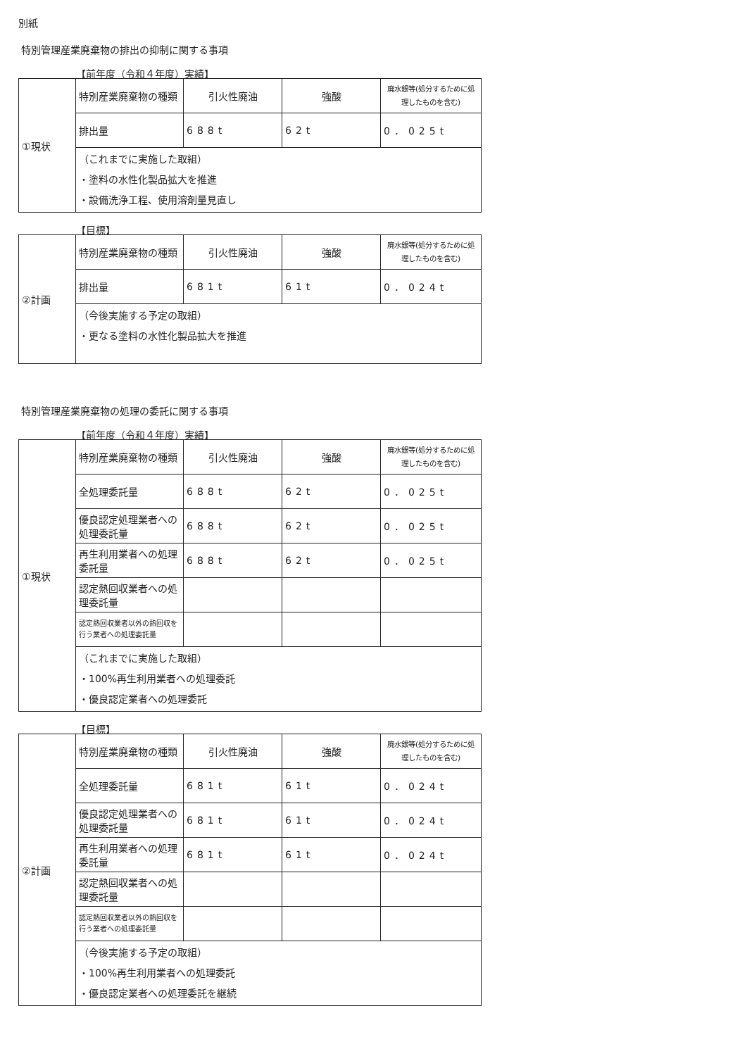別紙
特別管理産業廃棄物の排出の抑制に関する事項
【前年度（令和４年度）実績】
| ①現状 | 特別産業廃棄物の種類 | 引火性廃油 | 強酸 | 廃水銀等(処分するために処理したものを含む) |
| | 排出量 | 688t | 62t | 0．025t |
| | （これまでに実施した取組） ・塗料の水性化製品拡大を推進 ・設備洗浄工程、使用溶剤量見直し | | | |
【目標】
| ②計画 | 特別産業廃棄物の種類 | 引火性廃油 | 強酸 | 廃水銀等(処分するために処理したものを含む) |
| | 排出量 | 681t | 61t | 0．024t |
| | （今後実施する予定の取組） ・更なる塗料の水性化製品拡大を推進 | | | |
特別管理産業廃棄物の処理の委託に関する事項
【前年度（令和４年度）実績】
| ①現状 | 特別産業廃棄物の種類 | 引火性廃油 | 強酸 | 廃水銀等(処分するために処理したものを含む) |
| | 全処理委託量 | 688t | 62t | 0．025t |
| | 優良認定処理業者への処理委託量 | 688t | 62t | 0．025t |
| | 再生利用業者への処理委託量 | 688t | 62t | 0．025t |
| | 認定熱回収業者への処理委託量 | | | |
| | 認定熱回収業者以外の熱回収を行う業者への処理委託量 | | | |
| | （これまでに実施した取組） ・100%再生利用業者への処理委託 ・優良認定業者への処理委託 | | | |
【目標】
| ②計画 | 特別産業廃棄物の種類 | 引火性廃油 | 強酸 | 廃水銀等(処分するために処理したものを含む) |
| | 全処理委託量 | 681t | 61t | 0．024t |
| | 優良認定処理業者への処理委託量 | 681t | 61t | 0．024t |
| | 再生利用業者への処理委託量 | 681t | 61t | 0．024t |
| | 認定熱回収業者への処理委託量 | | | |
| | 認定熱回収業者以外の熱回収を行う業者への処理委託量 | | | |
| | （今後実施する予定の取組） ・100%再生利用業者への処理委託 ・優良認定業者への処理委託を継続 | | | |